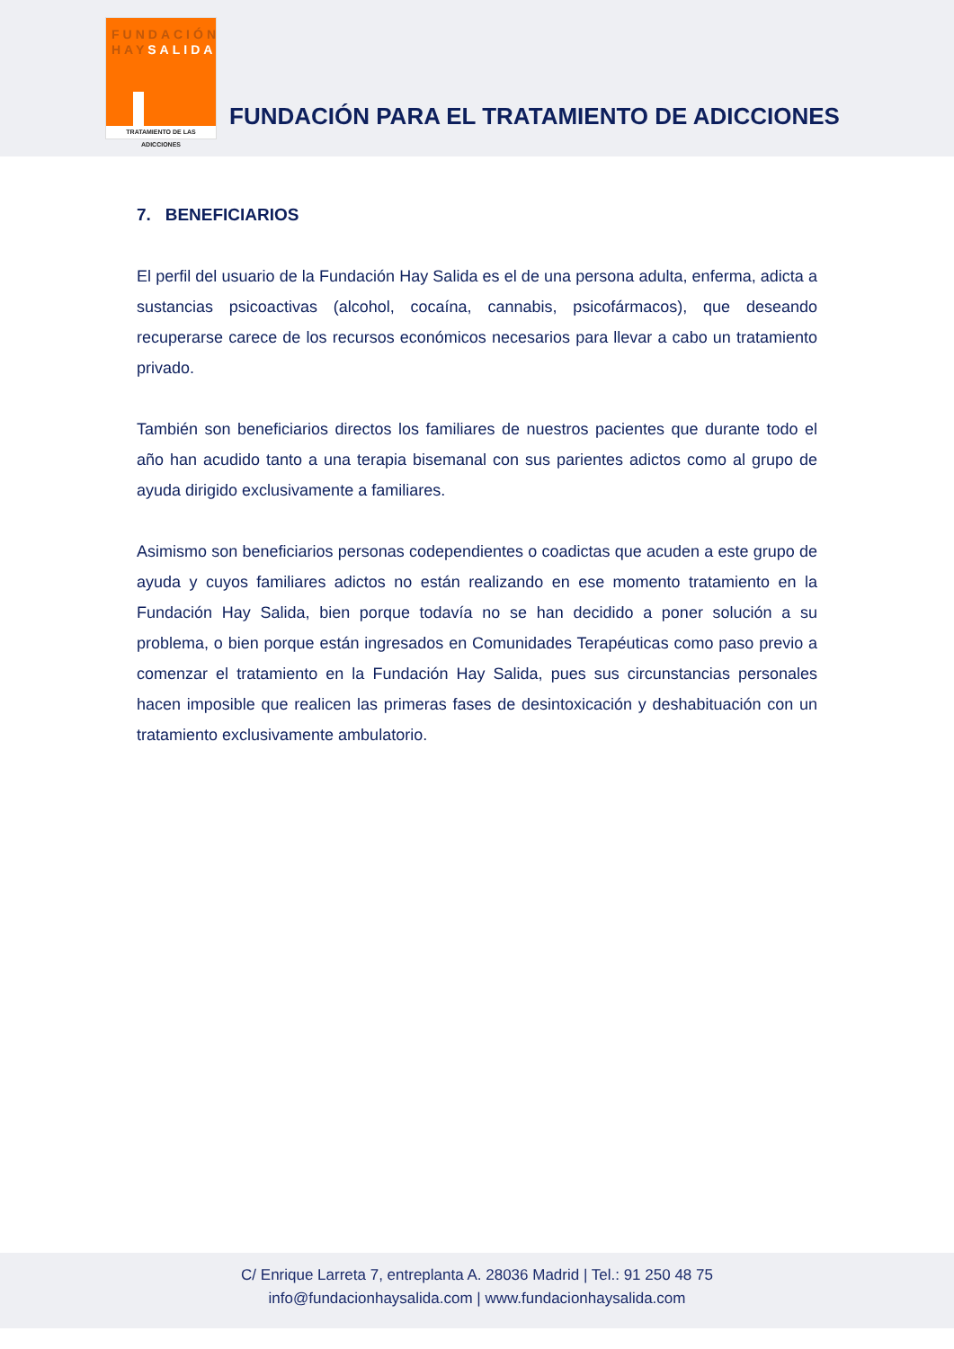FUNDACIÓN
HAYSALIDA
TRATAMIENTO DE LAS ADICCIONES
FUNDACIÓN PARA EL TRATAMIENTO DE ADICCIONES
7. BENEFICIARIOS
El perfil del usuario de la Fundación Hay Salida es el de una persona adulta, enferma, adicta a sustancias psicoactivas (alcohol, cocaína, cannabis, psicofármacos), que deseando recuperarse carece de los recursos económicos necesarios para llevar a cabo un tratamiento privado.
También son beneficiarios directos los familiares de nuestros pacientes que durante todo el año han acudido tanto a una terapia bisemanal con sus parientes adictos como al grupo de ayuda dirigido exclusivamente a familiares.
Asimismo son beneficiarios personas codependientes o coadictas que acuden a este grupo de ayuda y cuyos familiares adictos no están realizando en ese momento tratamiento en la Fundación Hay Salida, bien porque todavía no se han decidido a poner solución a su problema, o bien porque están ingresados en Comunidades Terapéuticas como paso previo a comenzar el tratamiento en la Fundación Hay Salida, pues sus circunstancias personales hacen imposible que realicen las primeras fases de desintoxicación y deshabituación con un tratamiento exclusivamente ambulatorio.
C/ Enrique Larreta 7, entreplanta A. 28036 Madrid | Tel.: 91 250 48 75
info@fundacionhaysalida.com | www.fundacionhaysalida.com